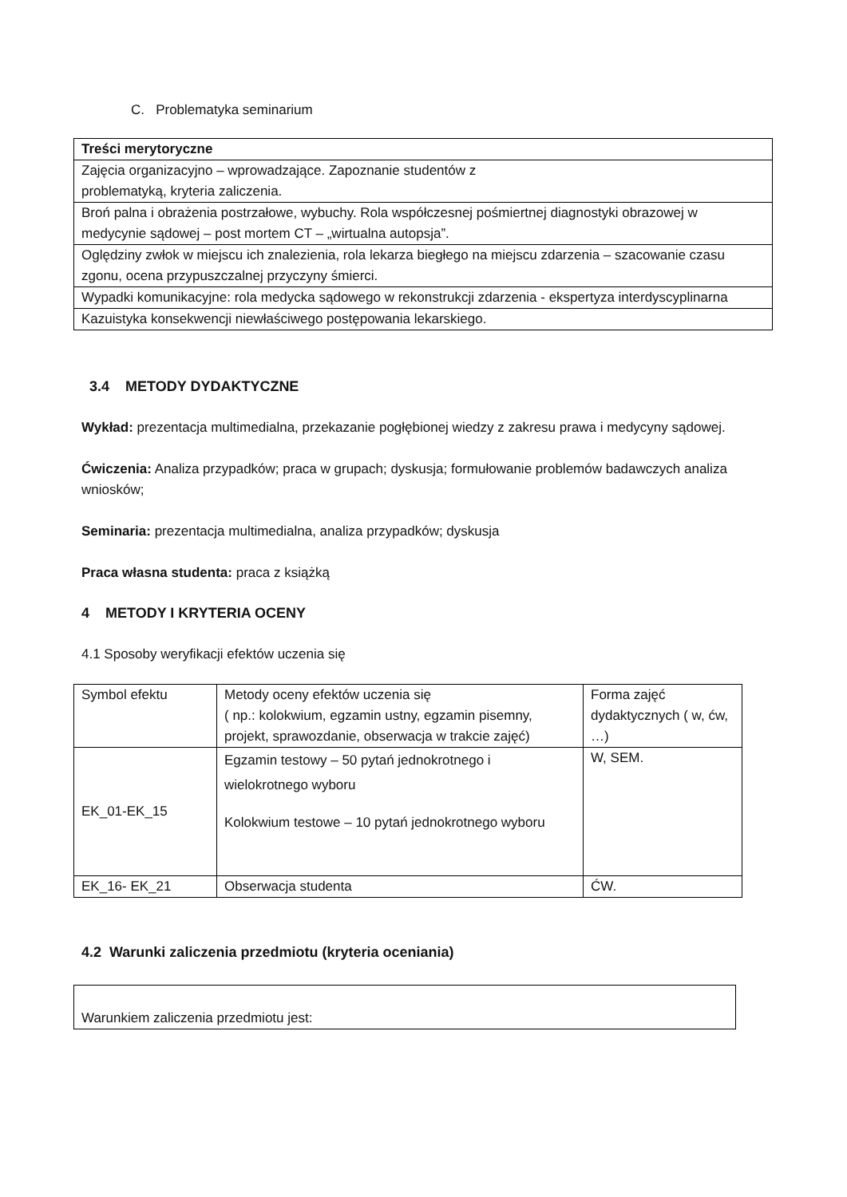C. Problematyka seminarium
| Treści merytoryczne |
| --- |
| Zajęcia organizacyjno – wprowadzające. Zapoznanie studentów z problematyką, kryteria zaliczenia. |
| Broń palna i obrażenia postrzałowe, wybuchy. Rola współczesnej pośmiertnej diagnostyki obrazowej w medycynie sądowej – post mortem CT – „wirtualna autopsja”. |
| Oględziny zwłok w miejscu ich znalezienia, rola lekarza biegłego na miejscu zdarzenia – szacowanie czasu zgonu, ocena przypuszczalnej przyczyny śmierci. |
| Wypadki komunikacyjne: rola medycka sądowego w rekonstrukcji zdarzenia - ekspertyza interdyscyplinarna |
| Kazuistyka konsekwencji niewłaściwego postępowania lekarskiego. |
3.4 METODY DYDAKTYCZNE
Wykład: prezentacja multimedialna, przekazanie pogłębionej wiedzy z zakresu prawa i medycyny sądowej.
Ćwiczenia: Analiza przypadków; praca w grupach; dyskusja; formułowanie problemów badawczych analiza wniosków;
Seminaria: prezentacja multimedialna, analiza przypadków; dyskusja
Praca własna studenta: praca z książką
4 METODY I KRYTERIA OCENY
4.1 Sposoby weryfikacji efektów uczenia się
| Symbol efektu | Metody oceny efektów uczenia się ( np.: kolokwium, egzamin ustny, egzamin pisemny, projekt, sprawozdanie, obserwacja w trakcie zajęć) | Forma zajęć dydaktycznych ( w, ćw, …) |
| EK_01-EK_15 | Egzamin testowy – 50 pytań jednokrotnego i wielokrotnego wyboru Kolokwium testowe – 10 pytań jednokrotnego wyboru | W, SEM. |
| EK_16- EK_21 | Obserwacja studenta | ĆW. |
4.2 Warunki zaliczenia przedmiotu (kryteria oceniania)
| Warunkiem zaliczenia przedmiotu jest: |